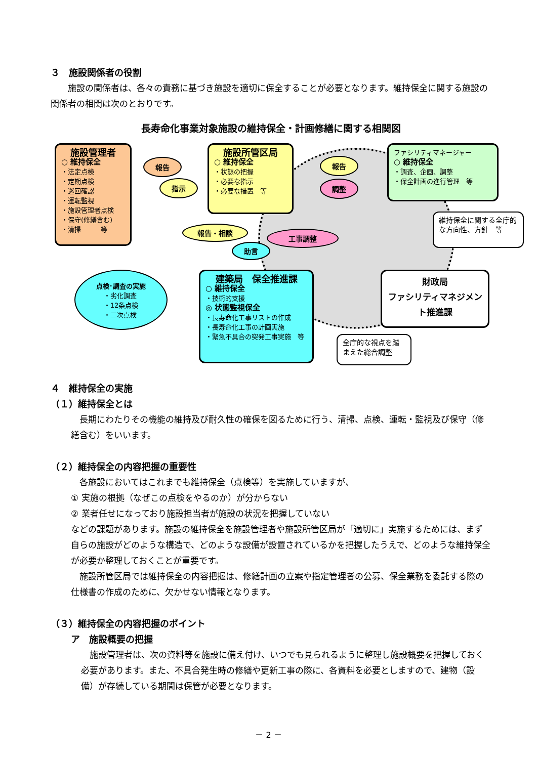３　施設関係者の役割
　　施設の関係者は、各々の責務に基づき施設を適切に保全することが必要となります。維持保全に関する施設の関係者の相関は次のとおりです。
長寿命化事業対象施設の維持保全・計画修繕に関する相関図
施設管理者
○ 維持保全
・法定点検
・定期点検
・巡回確認
・運転監視
・施設管理者点検
・保守(修繕含む)
・清掃　　　等
施設所管区局
○ 維持保全
・状態の把握
・必要な指示
・必要な措置　等
ファシリティマネージャー
○ 維持保全
・調査、企画、調整
・保全計画の進行管理　等
建築局　保全推進課
○ 維持保全
・技術的支援
◎ 状態監視保全
・長寿命化工事リストの作成
・長寿命化工事の計画実施
・緊急不具合の突発工事実施　等
財政局
ファシリティマネジメント推進課
点検･調査の実施
・劣化調査
・12条点検
・二次点検
報告
指示
報告
調整
報告・相談
工事調整
助言
維持保全に関する全庁的な方向性、方針　等
全庁的な視点を踏まえた総合調整
４　維持保全の実施
（１）維持保全とは
　長期にわたりその機能の維持及び耐久性の確保を図るために行う、清掃、点検、運転・監視及び保守（修繕含む）をいいます。
（２）維持保全の内容把握の重要性
　各施設においてはこれまでも維持保全（点検等）を実施していますが、
① 実施の根拠（なぜこの点検をやるのか）が分からない
② 業者任せになっており施設担当者が施設の状況を把握していない
などの課題があります。施設の維持保全を施設管理者や施設所管区局が「適切に」実施するためには、まず自らの施設がどのような構造で、どのような設備が設置されているかを把握したうえで、どのような維持保全が必要か整理しておくことが重要です。
　施設所管区局では維持保全の内容把握は、修繕計画の立案や指定管理者の公募、保全業務を委託する際の仕様書の作成のために、欠かせない情報となります。
（３）維持保全の内容把握のポイント
ア　施設概要の把握
　施設管理者は、次の資料等を施設に備え付け、いつでも見られるように整理し施設概要を把握しておく必要があります。また、不具合発生時の修繕や更新工事の際に、各資料を必要としますので、建物（設備）が存続している期間は保管が必要となります。
－ 2 －